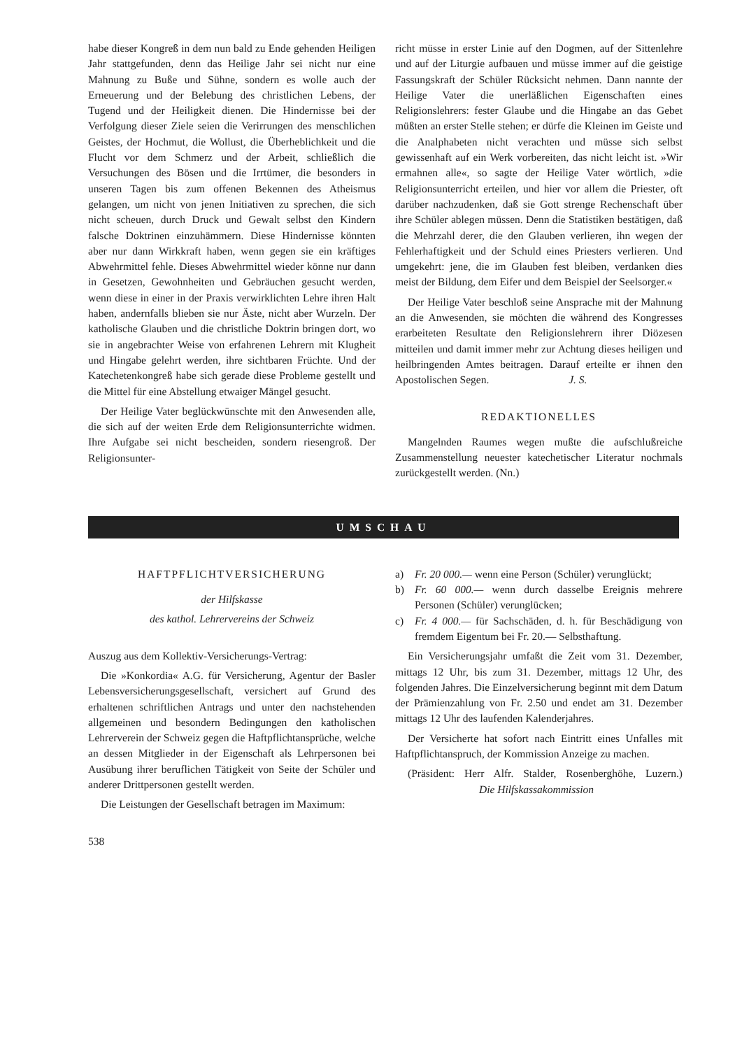habe dieser Kongreß in dem nun bald zu Ende gehenden Heiligen Jahr stattgefunden, denn das Heilige Jahr sei nicht nur eine Mahnung zu Buße und Sühne, sondern es wolle auch der Erneuerung und der Belebung des christlichen Lebens, der Tugend und der Heiligkeit dienen. Die Hindernisse bei der Verfolgung dieser Ziele seien die Verirrungen des menschlichen Geistes, der Hochmut, die Wollust, die Überheblichkeit und die Flucht vor dem Schmerz und der Arbeit, schließlich die Versuchungen des Bösen und die Irrtümer, die besonders in unseren Tagen bis zum offenen Bekennen des Atheismus gelangen, um nicht von jenen Initiativen zu sprechen, die sich nicht scheuen, durch Druck und Gewalt selbst den Kindern falsche Doktrinen einzuhämmern. Diese Hindernisse könnten aber nur dann Wirkkraft haben, wenn gegen sie ein kräftiges Abwehrmittel fehle. Dieses Abwehrmittel wieder könne nur dann in Gesetzen, Gewohnheiten und Gebräuchen gesucht werden, wenn diese in einer in der Praxis verwirklichten Lehre ihren Halt haben, andernfalls blieben sie nur Äste, nicht aber Wurzeln. Der katholische Glauben und die christliche Doktrin bringen dort, wo sie in angebrachter Weise von erfahrenen Lehrern mit Klugheit und Hingabe gelehrt werden, ihre sichtbaren Früchte. Und der Katechetenkongreß habe sich gerade diese Probleme gestellt und die Mittel für eine Abstellung etwaiger Mängel gesucht.
Der Heilige Vater beglückwünschte mit den Anwesenden alle, die sich auf der weiten Erde dem Religionsunterrichte widmen. Ihre Aufgabe sei nicht bescheiden, sondern riesengroß. Der Religionsunter-
richt müsse in erster Linie auf den Dogmen, auf der Sittenlehre und auf der Liturgie aufbauen und müsse immer auf die geistige Fassungskraft der Schüler Rücksicht nehmen. Dann nannte der Heilige Vater die unerläßlichen Eigenschaften eines Religionslehrers: fester Glaube und die Hingabe an das Gebet müßten an erster Stelle stehen; er dürfe die Kleinen im Geiste und die Analphabeten nicht verachten und müsse sich selbst gewissenhaft auf ein Werk vorbereiten, das nicht leicht ist. »Wir ermahnen alle«, so sagte der Heilige Vater wörtlich, »die Religionsunterricht erteilen, und hier vor allem die Priester, oft darüber nachzudenken, daß sie Gott strenge Rechenschaft über ihre Schüler ablegen müssen. Denn die Statistiken bestätigen, daß die Mehrzahl derer, die den Glauben verlieren, ihn wegen der Fehlerhaftigkeit und der Schuld eines Priesters verlieren. Und umgekehrt: jene, die im Glauben fest bleiben, verdanken dies meist der Bildung, dem Eifer und dem Beispiel der Seelsorger.«
Der Heilige Vater beschloß seine Ansprache mit der Mahnung an die Anwesenden, sie möchten die während des Kongresses erarbeiteten Resultate den Religionslehrern ihrer Diözesen mitteilen und damit immer mehr zur Achtung dieses heiligen und heilbringenden Amtes beitragen. Darauf erteilte er ihnen den Apostolischen Segen. J. S.
REDAKTIONELLES
Mangelnden Raumes wegen mußte die aufschlußreiche Zusammenstellung neuester katechetischer Literatur nochmals zurückgestellt werden. (Nn.)
UMSCHAU
HAFTPFLICHTVERSICHERUNG
der Hilfskasse
des kathol. Lehrervereins der Schweiz
Auszug aus dem Kollektiv-Versicherungs-Vertrag:
Die »Konkordia« A.G. für Versicherung, Agentur der Basler Lebensversicherungsgesellschaft, versichert auf Grund des erhaltenen schriftlichen Antrags und unter den nachstehenden allgemeinen und besondern Bedingungen den katholischen Lehrerverein der Schweiz gegen die Haftpflichtansprüche, welche an dessen Mitglieder in der Eigenschaft als Lehrpersonen bei Ausübung ihrer beruflichen Tätigkeit von Seite der Schüler und anderer Drittpersonen gestellt werden.
Die Leistungen der Gesellschaft betragen im Maximum:
538
a) Fr. 20 000.— wenn eine Person (Schüler) verunglückt;
b) Fr. 60 000.— wenn durch dasselbe Ereignis mehrere Personen (Schüler) verunglücken;
c) Fr. 4 000.— für Sachschäden, d. h. für Beschädigung von fremdem Eigentum bei Fr. 20.— Selbsthaftung.
Ein Versicherungsjahr umfaßt die Zeit vom 31. Dezember, mittags 12 Uhr, bis zum 31. Dezember, mittags 12 Uhr, des folgenden Jahres. Die Einzelversicherung beginnt mit dem Datum der Prämienzahlung von Fr. 2.50 und endet am 31. Dezember mittags 12 Uhr des laufenden Kalenderjahres.
Der Versicherte hat sofort nach Eintritt eines Unfalles mit Haftpflichtanspruch, der Kommission Anzeige zu machen.
(Präsident: Herr Alfr. Stalder, Rosenberghöhe, Luzern.) Die Hilfskassakommission